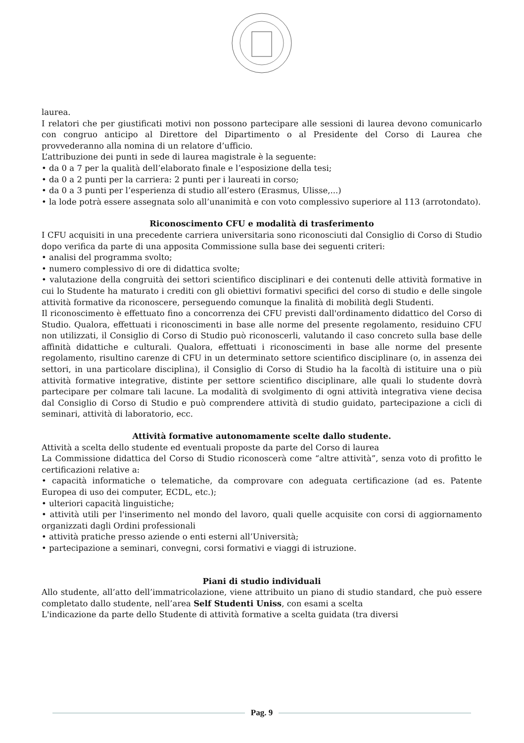laurea.
I relatori che per giustificati motivi non possono partecipare alle sessioni di laurea devono comunicarlo con congruo anticipo al Direttore del Dipartimento o al Presidente del Corso di Laurea che provvederanno alla nomina di un relatore d’ufficio.
L’attribuzione dei punti in sede di laurea magistrale è la seguente:
• da 0 a 7 per la qualità dell’elaborato finale e l’esposizione della tesi;
• da 0 a 2 punti per la carriera: 2 punti per i laureati in corso;
• da 0 a 3 punti per l’esperienza di studio all’estero (Erasmus, Ulisse,...)
• la lode potrà essere assegnata solo all’unanimità e con voto complessivo superiore al 113 (arrotondato).
Riconoscimento CFU e modalità di trasferimento
I CFU acquisiti in una precedente carriera universitaria sono riconosciuti dal Consiglio di Corso di Studio dopo verifica da parte di una apposita Commissione sulla base dei seguenti criteri:
• analisi del programma svolto;
• numero complessivo di ore di didattica svolte;
• valutazione della congruità dei settori scientifico disciplinari e dei contenuti delle attività formative in cui lo Studente ha maturato i crediti con gli obiettivi formativi specifici del corso di studio e delle singole attività formative da riconoscere, perseguendo comunque la finalità di mobilità degli Studenti.
Il riconoscimento è effettuato fino a concorrenza dei CFU previsti dall'ordinamento didattico del Corso di Studio. Qualora, effettuati i riconoscimenti in base alle norme del presente regolamento, residuino CFU non utilizzati, il Consiglio di Corso di Studio può riconoscerli, valutando il caso concreto sulla base delle affinità didattiche e culturali. Qualora, effettuati i riconoscimenti in base alle norme del presente regolamento, risultino carenze di CFU in un determinato settore scientifico disciplinare (o, in assenza dei settori, in una particolare disciplina), il Consiglio di Corso di Studio ha la facoltà di istituire una o più attività formative integrative, distinte per settore scientifico disciplinare, alle quali lo studente dovrà partecipare per colmare tali lacune. La modalità di svolgimento di ogni attività integrativa viene decisa dal Consiglio di Corso di Studio e può comprendere attività di studio guidato, partecipazione a cicli di seminari, attività di laboratorio, ecc.
Attività formative autonomamente scelte dallo studente.
Attività a scelta dello studente ed eventuali proposte da parte del Corso di laurea
La Commissione didattica del Corso di Studio riconoscerà come “altre attività”, senza voto di profitto le certificazioni relative a:
• capacità informatiche o telematiche, da comprovare con adeguata certificazione (ad es. Patente Europea di uso dei computer, ECDL, etc.);
• ulteriori capacità linguistiche;
• attività utili per l'inserimento nel mondo del lavoro, quali quelle acquisite con corsi di aggiornamento organizzati dagli Ordini professionali
• attività pratiche presso aziende o enti esterni all’Università;
• partecipazione a seminari, convegni, corsi formativi e viaggi di istruzione.
Piani di studio individuali
Allo studente, all’atto dell’immatricolazione, viene attribuito un piano di studio standard, che può essere completato dallo studente, nell’area Self Studenti Uniss, con esami a scelta
L'indicazione da parte dello Studente di attività formative a scelta guidata (tra diversi
Pag. 9